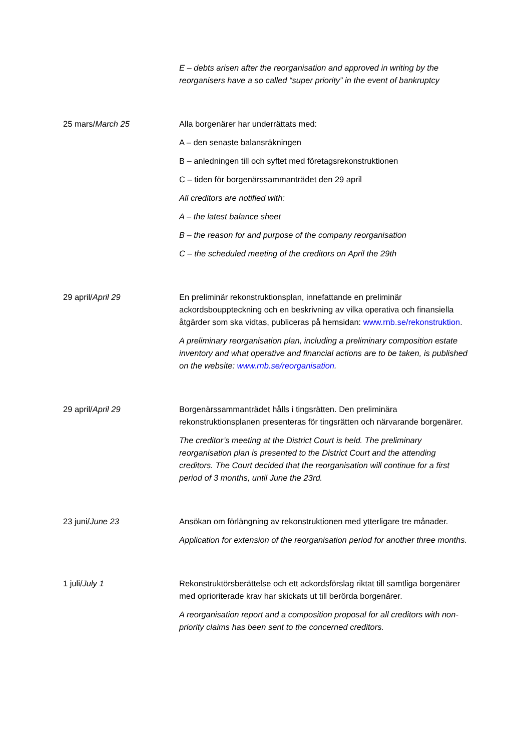E – debts arisen after the reorganisation and approved in writing by the reorganisers have a so called “super priority” in the event of bankruptcy
25 mars/March 25 Alla borgenärer har underrättats med:
A – den senaste balansräkningen
B – anledningen till och syftet med företagsrekonstruktionen
C – tiden för borgenärssammanträdet den 29 april
All creditors are notified with:
A – the latest balance sheet
B – the reason for and purpose of the company reorganisation
C – the scheduled meeting of the creditors on April the 29th
29 april/April 29 En preliminär rekonstruktionsplan, innefattande en preliminär ackordsbouppteckning och en beskrivning av vilka operativa och finansiella åtgärder som ska vidtas, publiceras på hemsidan: www.rnb.se/rekonstruktion.
A preliminary reorganisation plan, including a preliminary composition estate inventory and what operative and financial actions are to be taken, is published on the website: www.rnb.se/reorganisation.
29 april/April 29 Borgenärssammanträdet hålls i tingsrätten. Den preliminära rekonstruktionsplanen presenteras för tingsrätten och närvarande borgenärer.
The creditor’s meeting at the District Court is held. The preliminary reorganisation plan is presented to the District Court and the attending creditors. The Court decided that the reorganisation will continue for a first period of 3 months, until June the 23rd.
23 juni/June 23 Ansökan om förlängning av rekonstruktionen med ytterligare tre månader.
Application for extension of the reorganisation period for another three months.
1 juli/July 1 Rekonstruktörsberättelse och ett ackordsförslag riktat till samtliga borgenärer med oprioriterade krav har skickats ut till berörda borgenärer.
A reorganisation report and a composition proposal for all creditors with non-priority claims has been sent to the concerned creditors.